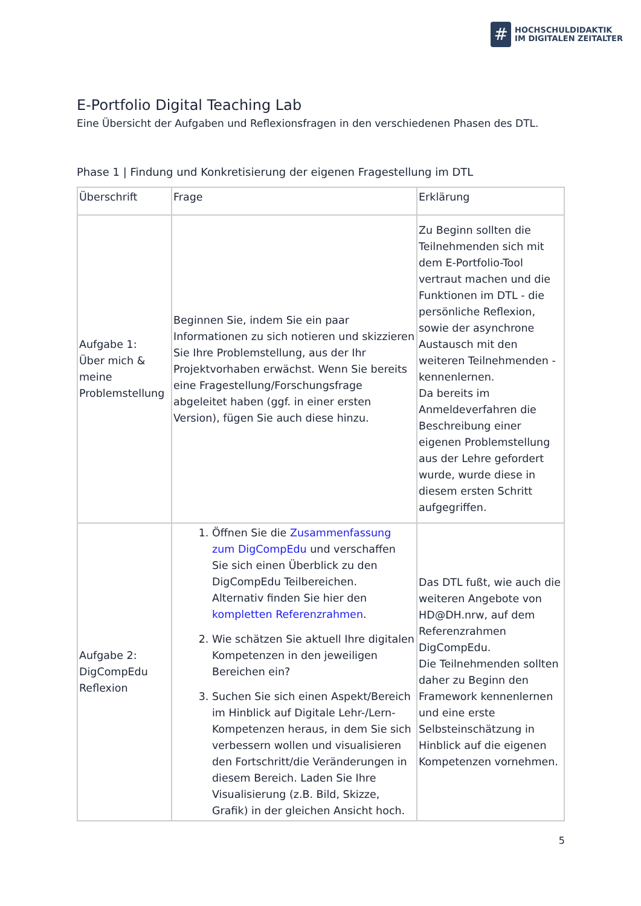#
HOCHSCHULDIDAKTIK
IM DIGITALEN ZEITALTER
E-Portfolio Digital Teaching Lab
Eine Übersicht der Aufgaben und Reflexionsfragen in den verschiedenen Phasen des DTL.
Phase 1 | Findung und Konkretisierung der eigenen Fragestellung im DTL
| Überschrift | Frage | Erklärung |
| --- | --- | --- |
| Aufgabe 1: Über mich & meine Problemstellung | Beginnen Sie, indem Sie ein paar Informationen zu sich notieren und skizzieren Sie Ihre Problemstellung, aus der Ihr Projektvorhaben erwächst. Wenn Sie bereits eine Fragestellung/Forschungsfrage abgeleitet haben (ggf. in einer ersten Version), fügen Sie auch diese hinzu. | Zu Beginn sollten die Teilnehmenden sich mit dem E-Portfolio-Tool vertraut machen und die Funktionen im DTL - die persönliche Reflexion, sowie der asynchrone Austausch mit den weiteren Teilnehmenden - kennenlernen. Da bereits im Anmeldeverfahren die Beschreibung einer eigenen Problemstellung aus der Lehre gefordert wurde, wurde diese in diesem ersten Schritt aufgegriffen. |
| Aufgabe 2: DigCompEdu Reflexion | 1. Öffnen Sie die Zusammenfassung zum DigCompEdu und verschaffen Sie sich einen Überblick zu den DigCompEdu Teilbereichen. Alternativ finden Sie hier den kompletten Referenzrahmen . 2. Wie schätzen Sie aktuell Ihre digitalen Kompetenzen in den jeweiligen Bereichen ein? 3. Suchen Sie sich einen Aspekt/Bereich im Hinblick auf Digitale Lehr-/Lern-Kompetenzen heraus, in dem Sie sich verbessern wollen und visualisieren den Fortschritt/die Veränderungen in diesem Bereich. Laden Sie Ihre Visualisierung (z.B. Bild, Skizze, Grafik) in der gleichen Ansicht hoch. | Das DTL fußt, wie auch die weiteren Angebote von HD@DH.nrw, auf dem Referenzrahmen DigCompEdu. Die Teilnehmenden sollten daher zu Beginn den Framework kennenlernen und eine erste Selbsteinschätzung in Hinblick auf die eigenen Kompetenzen vornehmen. |
5